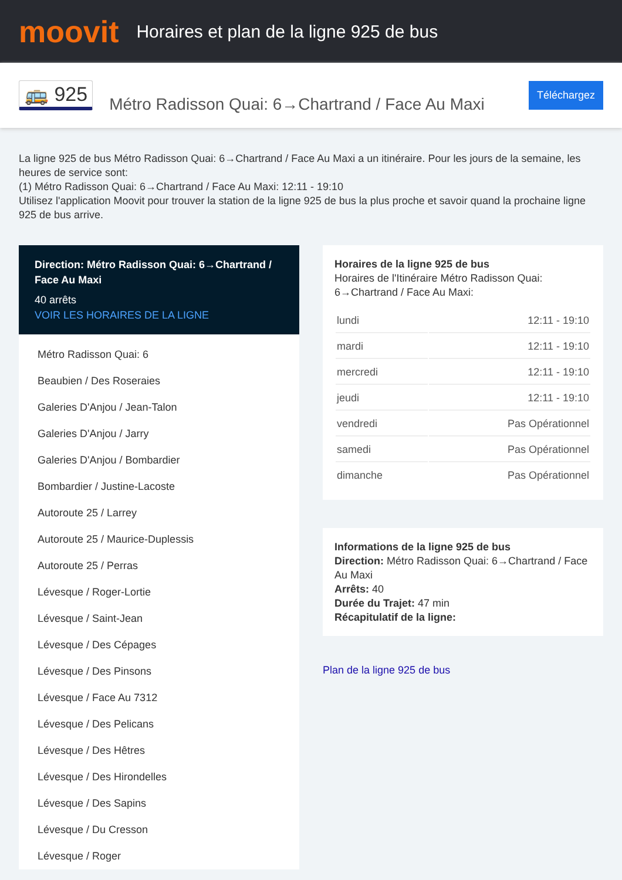moovit
Horaires et plan de la ligne 925 de bus
🚌 925
Métro Radisson Quai: 6→Chartrand / Face Au Maxi
Téléchargez
La ligne 925 de bus Métro Radisson Quai: 6→Chartrand / Face Au Maxi a un itinéraire. Pour les jours de la semaine, les heures de service sont:
(1) Métro Radisson Quai: 6→Chartrand / Face Au Maxi: 12:11 - 19:10
Utilisez l'application Moovit pour trouver la station de la ligne 925 de bus la plus proche et savoir quand la prochaine ligne 925 de bus arrive.
Direction: Métro Radisson Quai: 6→Chartrand / Face Au Maxi
40 arrêts
VOIR LES HORAIRES DE LA LIGNE
Métro Radisson Quai: 6
Beaubien / Des Roseraies
Galeries D'Anjou / Jean-Talon
Galeries D'Anjou / Jarry
Galeries D'Anjou / Bombardier
Bombardier / Justine-Lacoste
Autoroute 25 / Larrey
Autoroute 25 / Maurice-Duplessis
Autoroute 25 / Perras
Lévesque / Roger-Lortie
Lévesque / Saint-Jean
Lévesque / Des Cépages
Lévesque / Des Pinsons
Lévesque / Face Au 7312
Lévesque / Des Pelicans
Lévesque / Des Hêtres
Lévesque / Des Hirondelles
Lévesque / Des Sapins
Lévesque / Du Cresson
Lévesque / Roger
Horaires de la ligne 925 de bus
Horaires de l'Itinéraire Métro Radisson Quai: 6→Chartrand / Face Au Maxi:
| lundi | 12:11 - 19:10 |
| mardi | 12:11 - 19:10 |
| mercredi | 12:11 - 19:10 |
| jeudi | 12:11 - 19:10 |
| vendredi | Pas Opérationnel |
| samedi | Pas Opérationnel |
| dimanche | Pas Opérationnel |
Informations de la ligne 925 de bus
Direction: Métro Radisson Quai: 6→Chartrand / Face Au Maxi
Arrêts: 40
Durée du Trajet: 47 min
Récapitulatif de la ligne:
Plan de la ligne 925 de bus